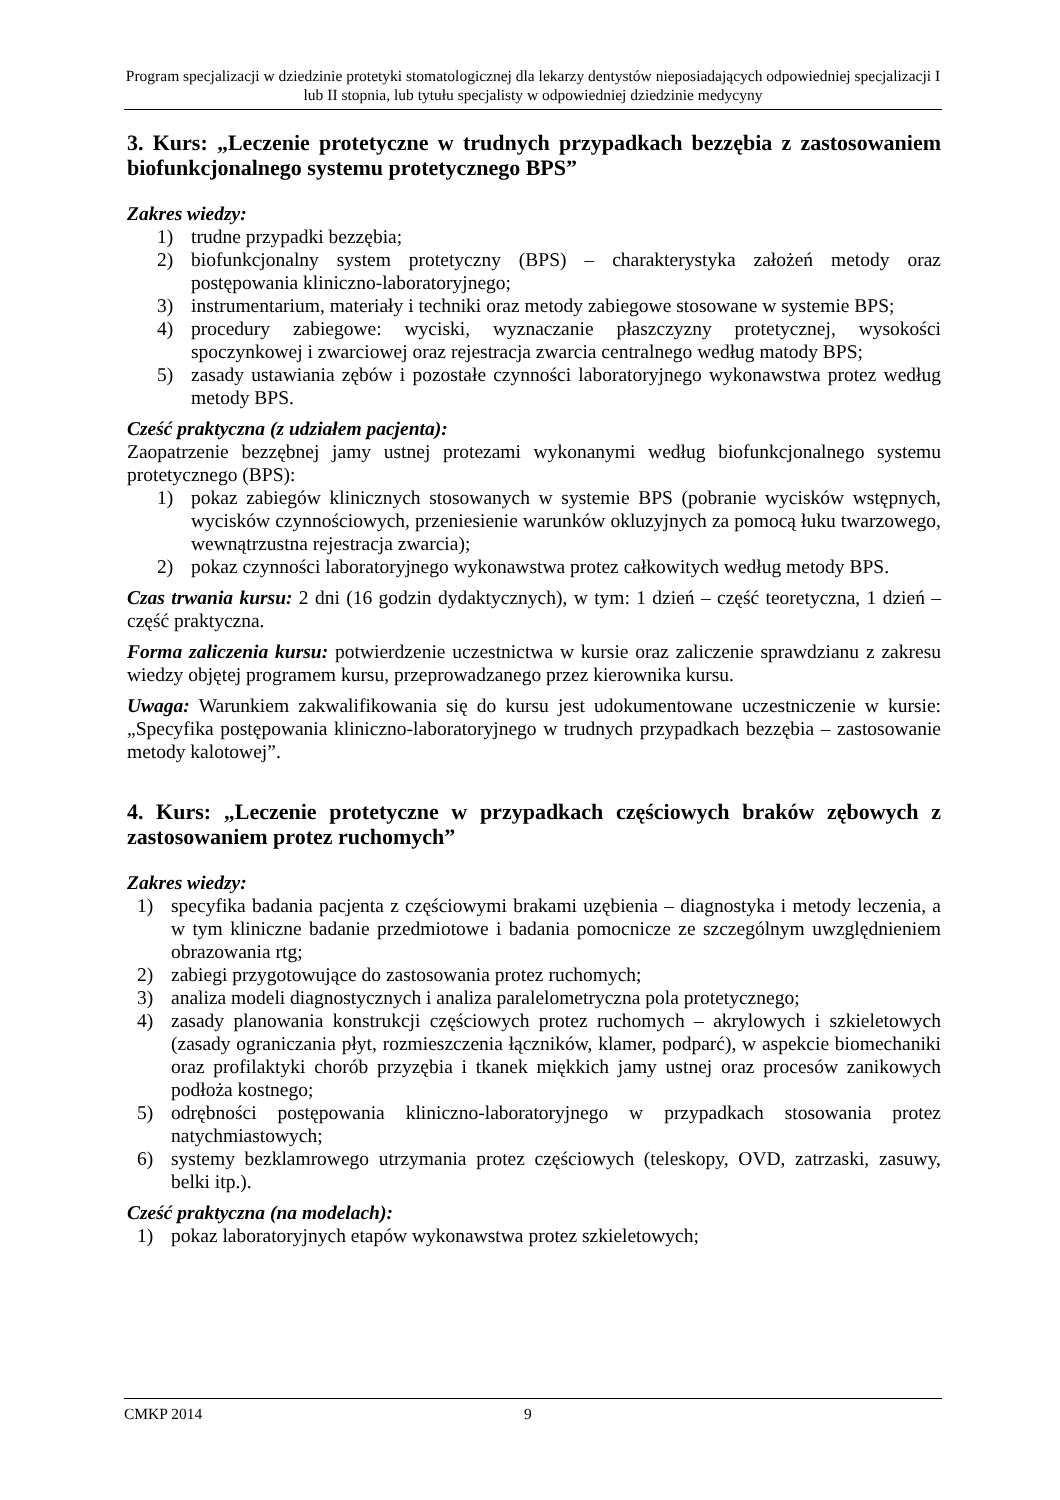Program specjalizacji w dziedzinie protetyki stomatologicznej dla lekarzy dentystów nieposiadających odpowiedniej specjalizacji I lub II stopnia, lub tytułu specjalisty w odpowiedniej dziedzinie medycyny
3. Kurs: „Leczenie protetyczne w trudnych przypadkach bezzębia z zastosowaniem biofunkcjonalnego systemu protetycznego BPS”
Zakres wiedzy:
1) trudne przypadki bezzębia;
2) biofunkcjonalny system protetyczny (BPS) – charakterystyka założeń metody oraz postępowania kliniczno-laboratoryjnego;
3) instrumentarium, materiały i techniki oraz metody zabiegowe stosowane w systemie BPS;
4) procedury zabiegowe: wyciski, wyznaczanie płaszczyzny protetycznej, wysokości spoczynkowej i zwarciowej oraz rejestracja zwarcia centralnego według matody BPS;
5) zasady ustawiania zębów i pozostałe czynności laboratoryjnego wykonawstwa protez według metody BPS.
Cześć praktyczna (z udziałem pacjenta):
Zaopatrzenie bezzębnej jamy ustnej protezami wykonanymi według biofunkcjonalnego systemu protetycznego (BPS):
1) pokaz zabiegów klinicznych stosowanych w systemie BPS (pobranie wycisków wstępnych, wycisków czynnościowych, przeniesienie warunków okluzyjnych za pomocą łuku twarzowego, wewnątrzustna rejestracja zwarcia);
2) pokaz czynności laboratoryjnego wykonawstwa protez całkowitych według metody BPS.
Czas trwania kursu: 2 dni (16 godzin dydaktycznych), w tym: 1 dzień – część teoretyczna, 1 dzień – część praktyczna.
Forma zaliczenia kursu: potwierdzenie uczestnictwa w kursie oraz zaliczenie sprawdzianu z zakresu wiedzy objętej programem kursu, przeprowadzanego przez kierownika kursu.
Uwaga: Warunkiem zakwalifikowania się do kursu jest udokumentowane uczestniczenie w kursie: „Specyfika postępowania kliniczno-laboratoryjnego w trudnych przypadkach bezzębia – zastosowanie metody kalotowej”.
4. Kurs: „Leczenie protetyczne w przypadkach częściowych braków zębowych z zastosowaniem protez ruchomych”
Zakres wiedzy:
1) specyfika badania pacjenta z częściowymi brakami uzębienia – diagnostyka i metody leczenia, a w tym kliniczne badanie przedmiotowe i badania pomocnicze ze szczególnym uwzględnieniem obrazowania rtg;
2) zabiegi przygotowujące do zastosowania protez ruchomych;
3) analiza modeli diagnostycznych i analiza paralelometryczna pola protetycznego;
4) zasady planowania konstrukcji częściowych protez ruchomych – akrylowych i szkieletowych (zasady ograniczania płyt, rozmieszczenia łączników, klamer, podparć), w aspekcie biomechaniki oraz profilaktyki chorób przyzębia i tkanek miękkich jamy ustnej oraz procesów zanikowych podłoża kostnego;
5) odrębności postępowania kliniczno-laboratoryjnego w przypadkach stosowania protez natychmiastowych;
6) systemy bezklamrowego utrzymania protez częściowych (teleskopy, OVD, zatrzaski, zasuwy, belki itp.).
Cześć praktyczna (na modelach):
1) pokaz laboratoryjnych etapów wykonawstwa protez szkieletowych;
CMKP 2014 9